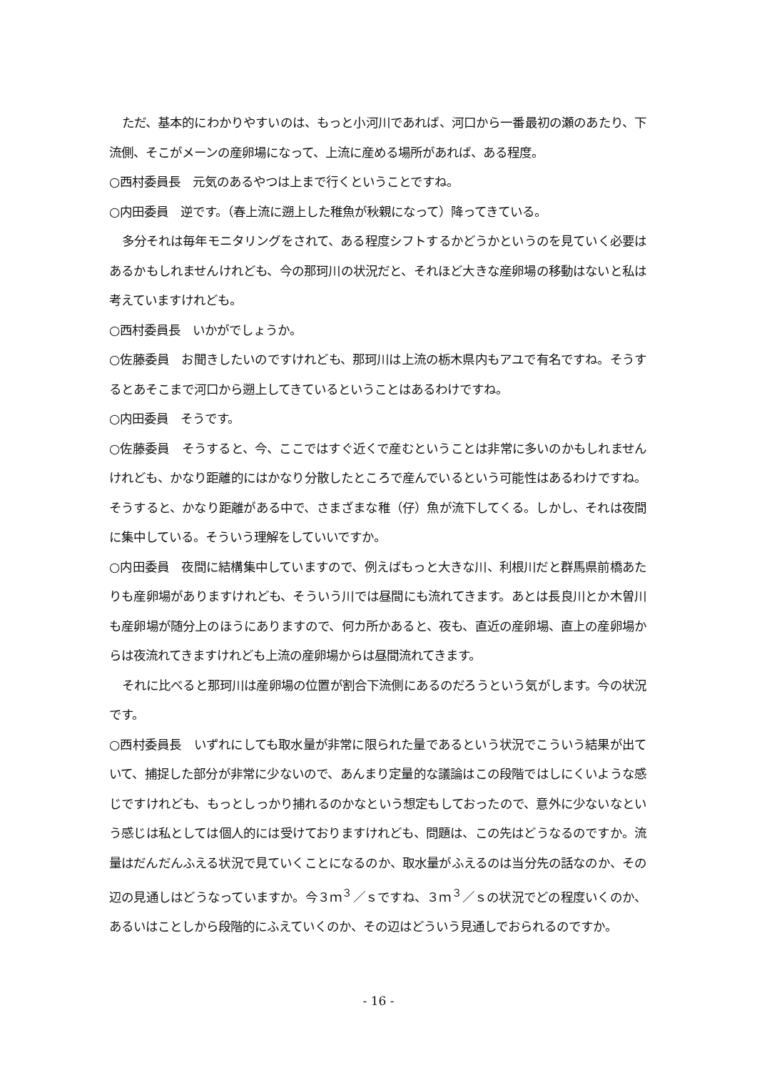ただ、基本的にわかりやすいのは、もっと小河川であれば、河口から一番最初の瀬のあたり、下流側、そこがメーンの産卵場になって、上流に産める場所があれば、ある程度。
○西村委員長　元気のあるやつは上まで行くということですね。
○内田委員　逆です。（春上流に遡上した稚魚が秋親になって）降ってきている。
多分それは毎年モニタリングをされて、ある程度シフトするかどうかというのを見ていく必要はあるかもしれませんけれども、今の那珂川の状況だと、それほど大きな産卵場の移動はないと私は考えていますけれども。
○西村委員長　いかがでしょうか。
○佐藤委員　お聞きしたいのですけれども、那珂川は上流の栃木県内もアユで有名ですね。そうするとあそこまで河口から遡上してきているということはあるわけですね。
○内田委員　そうです。
○佐藤委員　そうすると、今、ここではすぐ近くで産むということは非常に多いのかもしれませんけれども、かなり距離的にはかなり分散したところで産んでいるという可能性はあるわけですね。そうすると、かなり距離がある中で、さまざまな稚（仔）魚が流下してくる。しかし、それは夜間に集中している。そういう理解をしていいですか。
○内田委員　夜間に結構集中していますので、例えばもっと大きな川、利根川だと群馬県前橋あたりも産卵場がありますけれども、そういう川では昼間にも流れてきます。あとは長良川とか木曽川も産卵場が随分上のほうにありますので、何カ所かあると、夜も、直近の産卵場、直上の産卵場からは夜流れてきますけれども上流の産卵場からは昼間流れてきます。
それに比べると那珂川は産卵場の位置が割合下流側にあるのだろうという気がします。今の状況です。
○西村委員長　いずれにしても取水量が非常に限られた量であるという状況でこういう結果が出ていて、捕捉した部分が非常に少ないので、あんまり定量的な議論はこの段階ではしにくいような感じですけれども、もっとしっかり捕れるのかなという想定もしておったので、意外に少ないなという感じは私としては個人的には受けておりますけれども、問題は、この先はどうなるのですか。流量はだんだんふえる状況で見ていくことになるのか、取水量がふえるのは当分先の話なのか、その辺の見通しはどうなっていますか。今３ｍ<sup>３</sup>／ｓですね、３ｍ<sup>３</sup>／ｓの状況でどの程度いくのか、あるいはことしから段階的にふえていくのか、その辺はどういう見通しでおられるのですか。
- 16 -